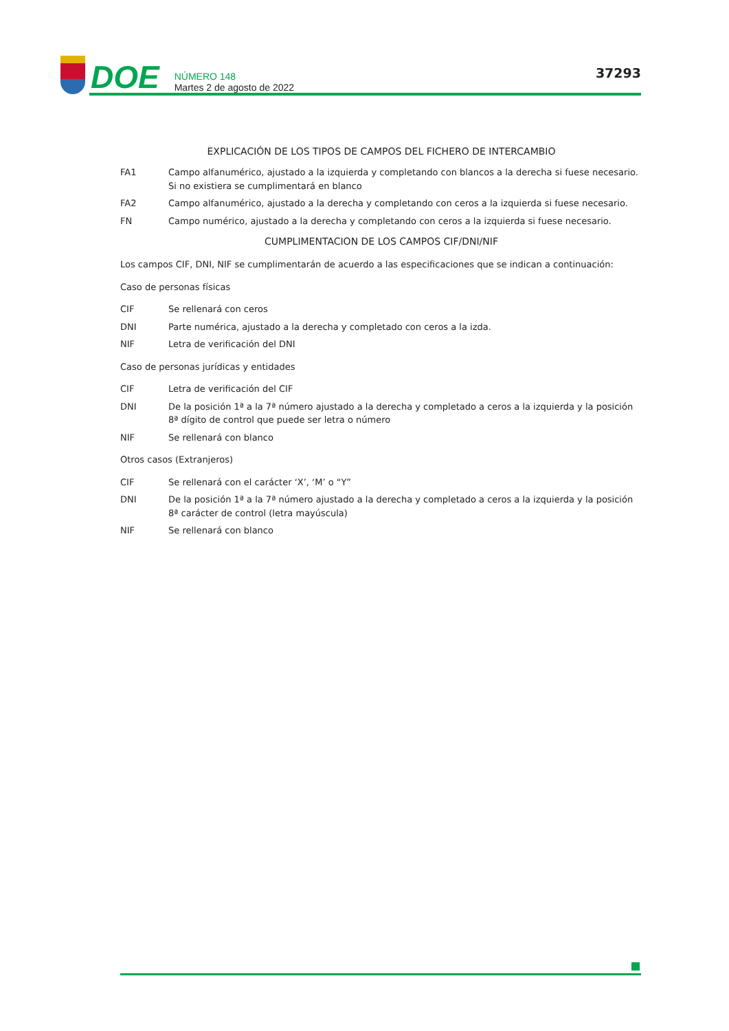DOE
NÚMERO 148
Martes 2 de agosto de 2022
37293
EXPLICACIÓN DE LOS TIPOS DE CAMPOS DEL FICHERO DE INTERCAMBIO
FA1 Campo alfanumérico, ajustado a la izquierda y completando con blancos a la derecha si fuese necesario. Si no existiera se cumplimentará en blanco
FA2 Campo alfanumérico, ajustado a la derecha y completando con ceros a la izquierda si fuese necesario.
FN Campo numérico, ajustado a la derecha y completando con ceros a la izquierda si fuese necesario.
CUMPLIMENTACION DE LOS CAMPOS CIF/DNI/NIF
Los campos CIF, DNI, NIF se cumplimentarán de acuerdo a las especificaciones que se indican a continuación:
Caso de personas físicas
CIF Se rellenará con ceros
DNI Parte numérica, ajustado a la derecha y completado con ceros a la izda.
NIF Letra de verificación del DNI
Caso de personas jurídicas y entidades
CIF Letra de verificación del CIF
DNI De la posición 1ª a la 7ª número ajustado a la derecha y completado a ceros a la izquierda y la posición 8ª dígito de control que puede ser letra o número
NIF Se rellenará con blanco
Otros casos (Extranjeros)
CIF Se rellenará con el carácter ‘X’, ‘M’ o “Y”
DNI De la posición 1ª a la 7ª número ajustado a la derecha y completado a ceros a la izquierda y la posición 8ª carácter de control (letra mayúscula)
NIF Se rellenará con blanco